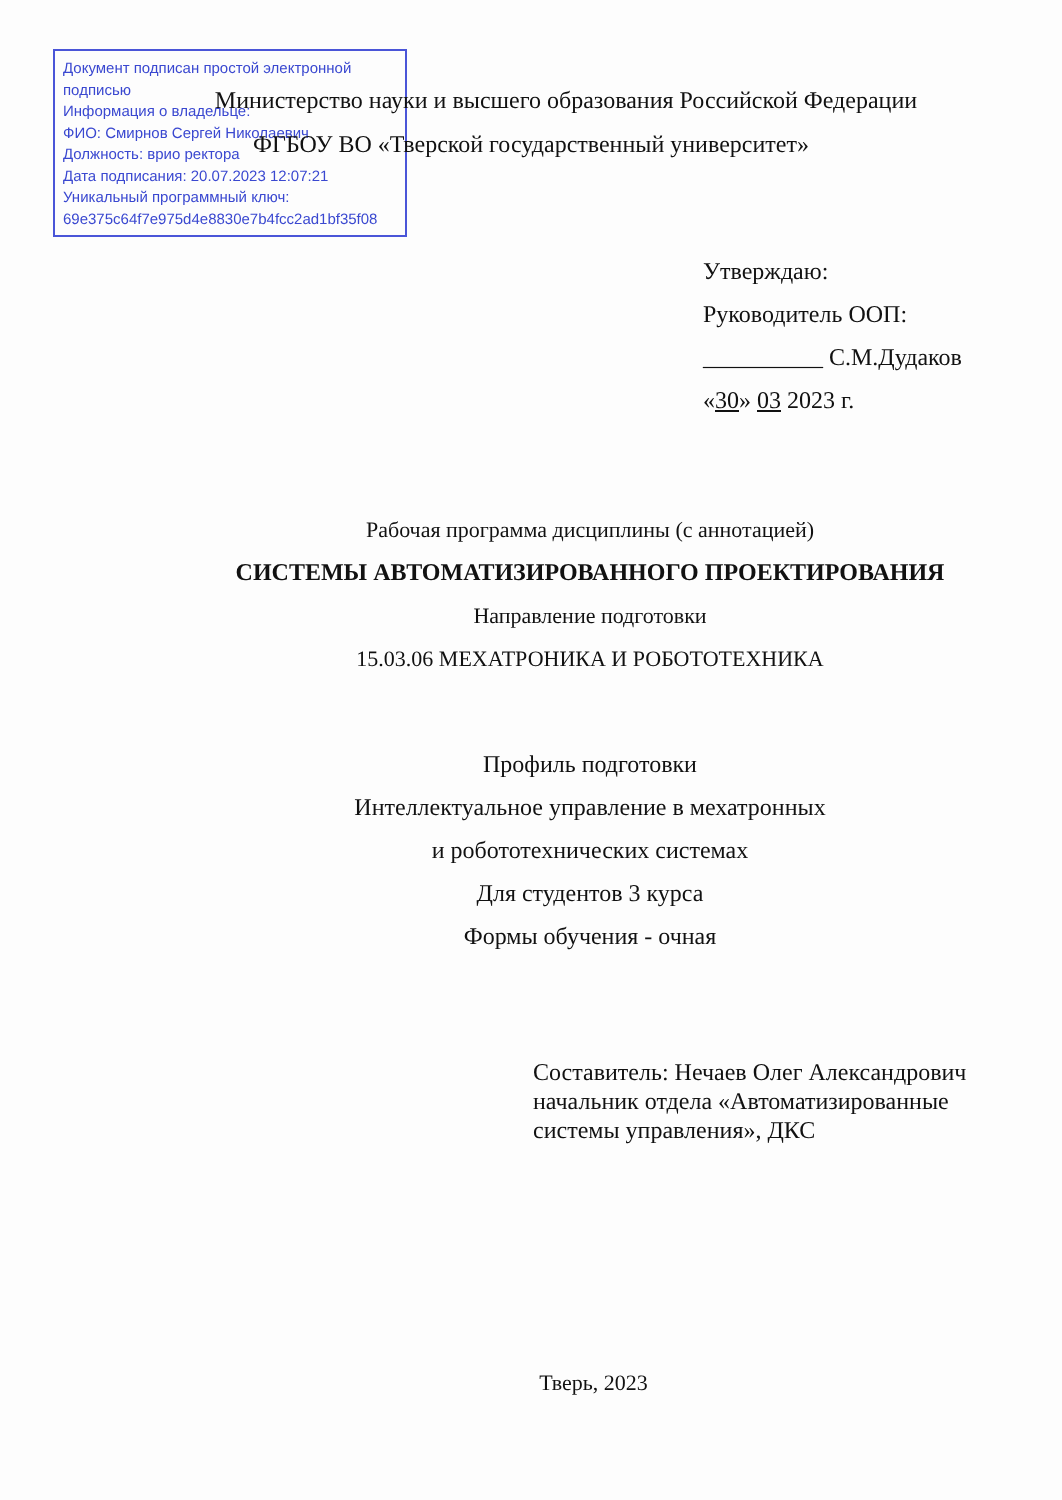Документ подписан простой электронной подписью
Информация о владельце:
ФИО: Смирнов Сергей Николаевич
Должность: врио ректора
Дата подписания: 20.07.2023 12:07:21
Уникальный программный ключ:
69e375c64f7e975d4e8830e7b4fcc2ad1bf35f08
Министерство науки и высшего образования Российской Федерации
ФГБОУ ВО «Тверской государственный университет»
Утверждаю:
Руководитель ООП:
__________ С.М.Дудаков
«30» 03 2023 г.
Рабочая программа дисциплины (с аннотацией)
СИСТЕМЫ АВТОМАТИЗИРОВАННОГО ПРОЕКТИРОВАНИЯ
Направление подготовки
15.03.06 МЕХАТРОНИКА И РОБОТОТЕХНИКА
Профиль подготовки
Интеллектуальное управление в мехатронных
и робототехнических системах
Для студентов 3 курса
Формы обучения - очная
Составитель: Нечаев Олег Александрович
начальник отдела «Автоматизированные
системы управления», ДКС
Тверь, 2023